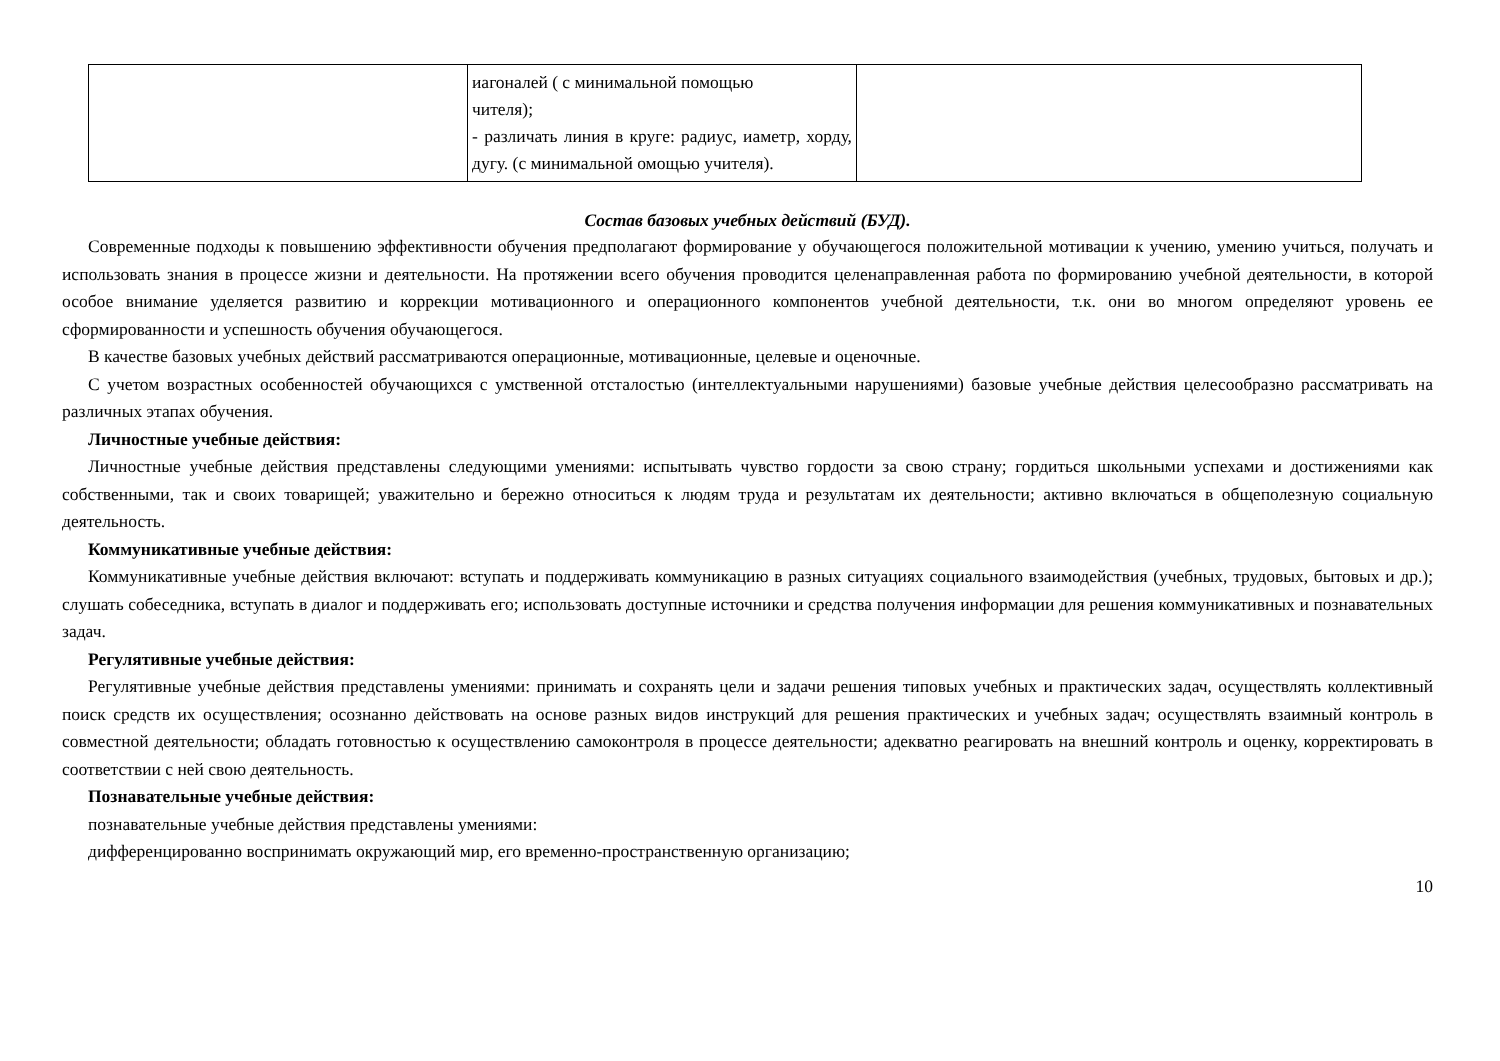| | иагоналей ( с минимальной помощью чителя); - различать линия в круге: радиус, иаметр, хорду, дугу. (с минимальной омощью учителя). | |
Состав базовых учебных действий (БУД).
Современные подходы к повышению эффективности обучения предполагают формирование у обучающегося положительной мотивации к учению, умению учиться, получать и использовать знания в процессе жизни и деятельности. На протяжении всего обучения проводится целенаправленная работа по формированию учебной деятельности, в которой особое внимание уделяется развитию и коррекции мотивационного и операционного компонентов учебной деятельности, т.к. они во многом определяют уровень ее сформированности и успешность обучения обучающегося.
В качестве базовых учебных действий рассматриваются операционные, мотивационные, целевые и оценочные.
С учетом возрастных особенностей обучающихся с умственной отсталостью (интеллектуальными нарушениями) базовые учебные действия целесообразно рассматривать на различных этапах обучения.
Личностные учебные действия:
Личностные учебные действия представлены следующими умениями: испытывать чувство гордости за свою страну; гордиться школьными успехами и достижениями как собственными, так и своих товарищей; уважительно и бережно относиться к людям труда и результатам их деятельности; активно включаться в общеполезную социальную деятельность.
Коммуникативные учебные действия:
Коммуникативные учебные действия включают: вступать и поддерживать коммуникацию в разных ситуациях социального взаимодействия (учебных, трудовых, бытовых и др.); слушать собеседника, вступать в диалог и поддерживать его; использовать доступные источники и средства получения информации для решения коммуникативных и познавательных задач.
Регулятивные учебные действия:
Регулятивные учебные действия представлены умениями: принимать и сохранять цели и задачи решения типовых учебных и практических задач, осуществлять коллективный поиск средств их осуществления; осознанно действовать на основе разных видов инструкций для решения практических и учебных задач; осуществлять взаимный контроль в совместной деятельности; обладать готовностью к осуществлению самоконтроля в процессе деятельности; адекватно реагировать на внешний контроль и оценку, корректировать в соответствии с ней свою деятельность.
Познавательные учебные действия:
познавательные учебные действия представлены умениями:
дифференцированно воспринимать окружающий мир, его временно-пространственную организацию;
10